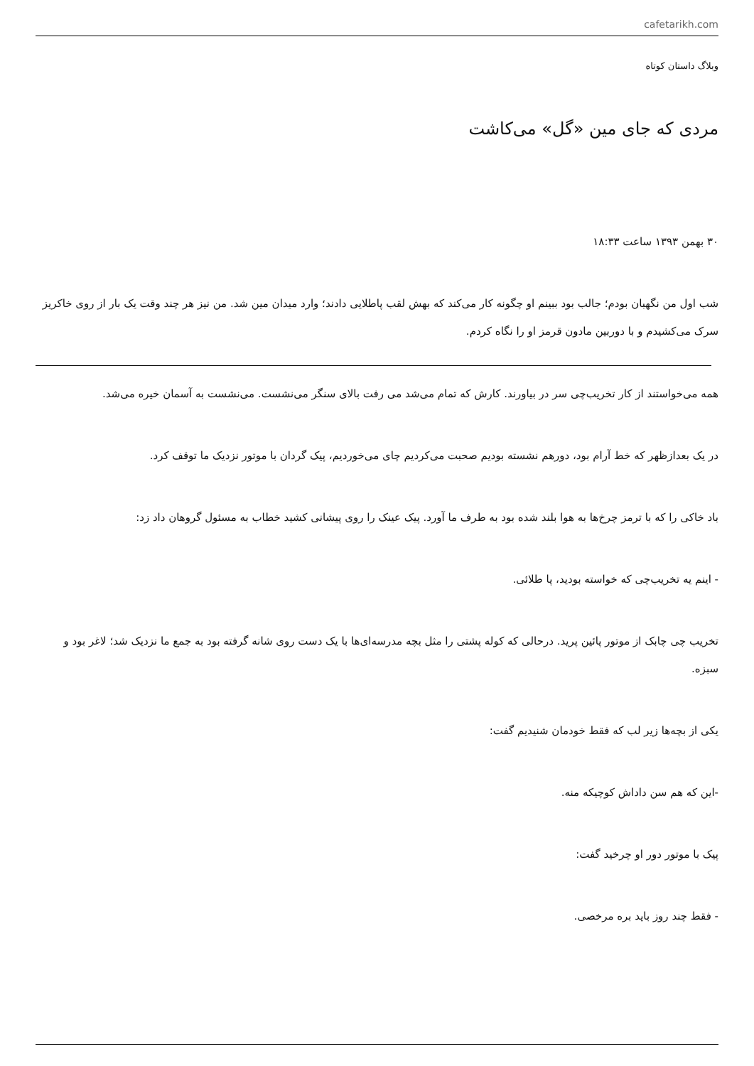cafetarikh.com
وبلاگ داستان کوتاه
مردی که جای مین «گل» می‌کاشت
۳۰ بهمن ۱۳۹۳ ساعت ۱۸:۳۳
شب اول من نگهبان بودم؛ جالب بود ببینم او چگونه کار می‌کند که بهش لقب پاطلایی دادند؛ وارد میدان مین شد. من نیز هر چند وقت یک بار از روی خاکریز سرک می‌کشیدم و با دوربین مادون قرمز او را نگاه کردم.
همه می‌خواستند از کار تخریب‌چی سر در بیاورند. کارش که تمام می‌شد می رفت بالای سنگر می‌نشست. می‌نشست به آسمان خیره می‌شد.
در یک بعدازظهر که خط آرام بود، دورهم نشسته بودیم صحبت می‌کردیم چای می‌خوردیم، پیک گردان با موتور نزدیک ما توقف کرد.
باد خاکی را که با ترمز چرخ‌ها به هوا بلند شده بود به طرف ما آورد. پیک عینک را روی پیشانی کشید خطاب به مسئول گروهان داد زد:
- اینم یه تخریب‌چی که خواسته بودید، پا طلائی.
تخریب چی چابک از موتور پائین پرید. درحالی که کوله پشتی را مثل بچه مدرسه‌ای‌ها با یک دست روی شانه گرفته بود به جمع ما نزدیک شد؛ لاغر بود و سبزه.
یکی از بچه‌ها زیر لب که فقط خودمان شنیدیم گفت:
-این که هم سن داداش کوچیکه منه.
پیک با موتور دور او چرخید گفت:
- فقط چند روز باید بره مرخصی.